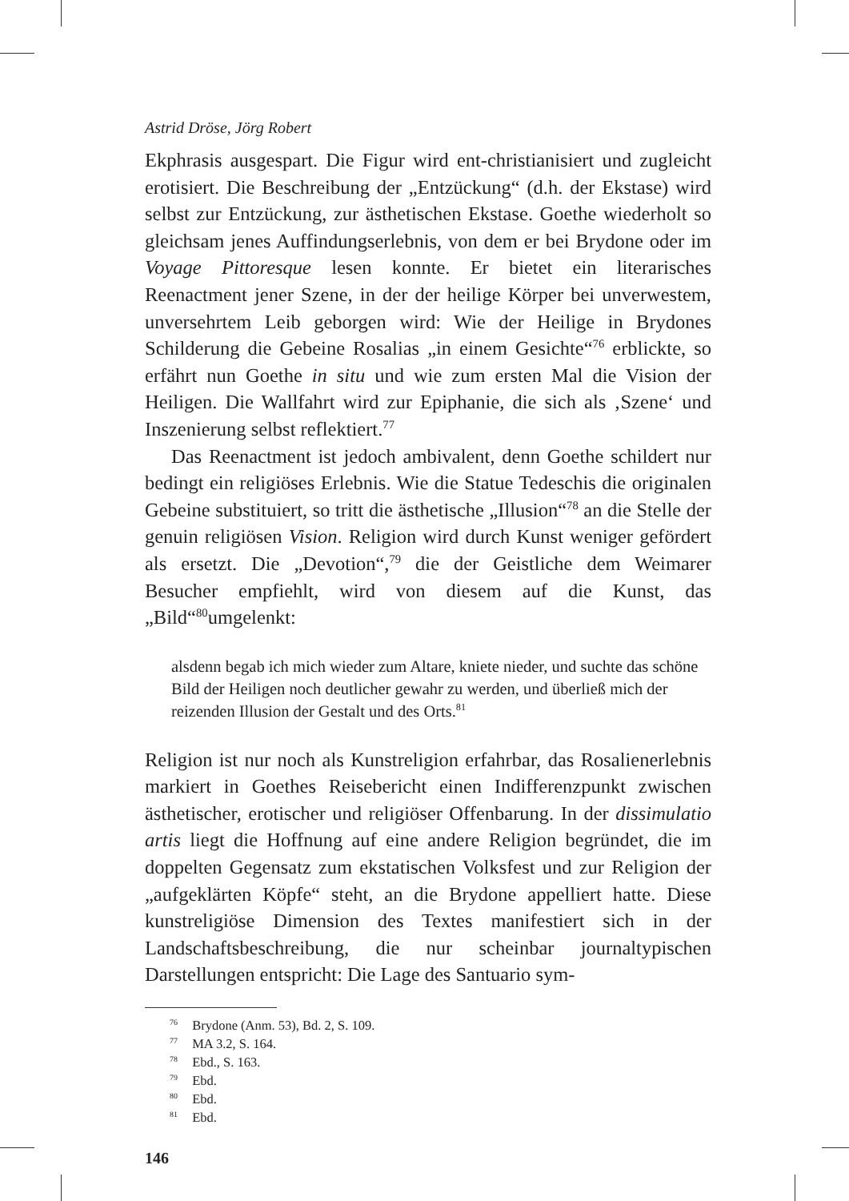Astrid Dröse, Jörg Robert
Ekphrasis ausgespart. Die Figur wird ent-christianisiert und zugleicht erotisiert. Die Beschreibung der „Entzückung“ (d.h. der Ekstase) wird selbst zur Entzückung, zur ästhetischen Ekstase. Goethe wiederholt so gleichsam jenes Auffindungserlebnis, von dem er bei Brydone oder im Voyage Pittoresque lesen konnte. Er bietet ein literarisches Reenactment jener Szene, in der der heilige Körper bei unverwestem, unversehrtem Leib geborgen wird: Wie der Heilige in Brydones Schilderung die Gebeine Rosalias „in einem Gesichte“<sup>76</sup> erblickte, so erfährt nun Goethe in situ und wie zum ersten Mal die Vision der Heiligen. Die Wallfahrt wird zur Epiphanie, die sich als ‚Szene‘ und Inszenierung selbst reflektiert.<sup>77</sup>
Das Reenactment ist jedoch ambivalent, denn Goethe schildert nur bedingt ein religiöses Erlebnis. Wie die Statue Tedeschis die originalen Gebeine substituiert, so tritt die ästhetische „Illusion“<sup>78</sup> an die Stelle der genuin religiösen Vision. Religion wird durch Kunst weniger gefördert als ersetzt. Die „Devotion“,<sup>79</sup> die der Geistliche dem Weimarer Besucher empfiehlt, wird von diesem auf die Kunst, das „Bild“<sup>80</sup>umgelenkt:
alsdenn begab ich mich wieder zum Altare, kniete nieder, und suchte das schöne Bild der Heiligen noch deutlicher gewahr zu werden, und überließ mich der reizenden Illusion der Gestalt und des Orts.<sup>81</sup>
Religion ist nur noch als Kunstreligion erfahrbar, das Rosalienerlebnis markiert in Goethes Reisebericht einen Indifferenzpunkt zwischen ästhetischer, erotischer und religiöser Offenbarung. In der dissimulatio artis liegt die Hoffnung auf eine andere Religion begründet, die im doppelten Gegensatz zum ekstatischen Volksfest und zur Religion der „aufgeklärten Köpfe“ steht, an die Brydone appelliert hatte. Diese kunstreligiöse Dimension des Textes manifestiert sich in der Landschaftsbeschreibung, die nur scheinbar journaltypischen Darstellungen entspricht: Die Lage des Santuario sym-
<sup>76</sup> Brydone (Anm. 53), Bd. 2, S. 109.
<sup>77</sup> MA 3.2, S. 164.
<sup>78</sup> Ebd., S. 163.
<sup>79</sup> Ebd.
<sup>80</sup> Ebd.
<sup>81</sup> Ebd.
146